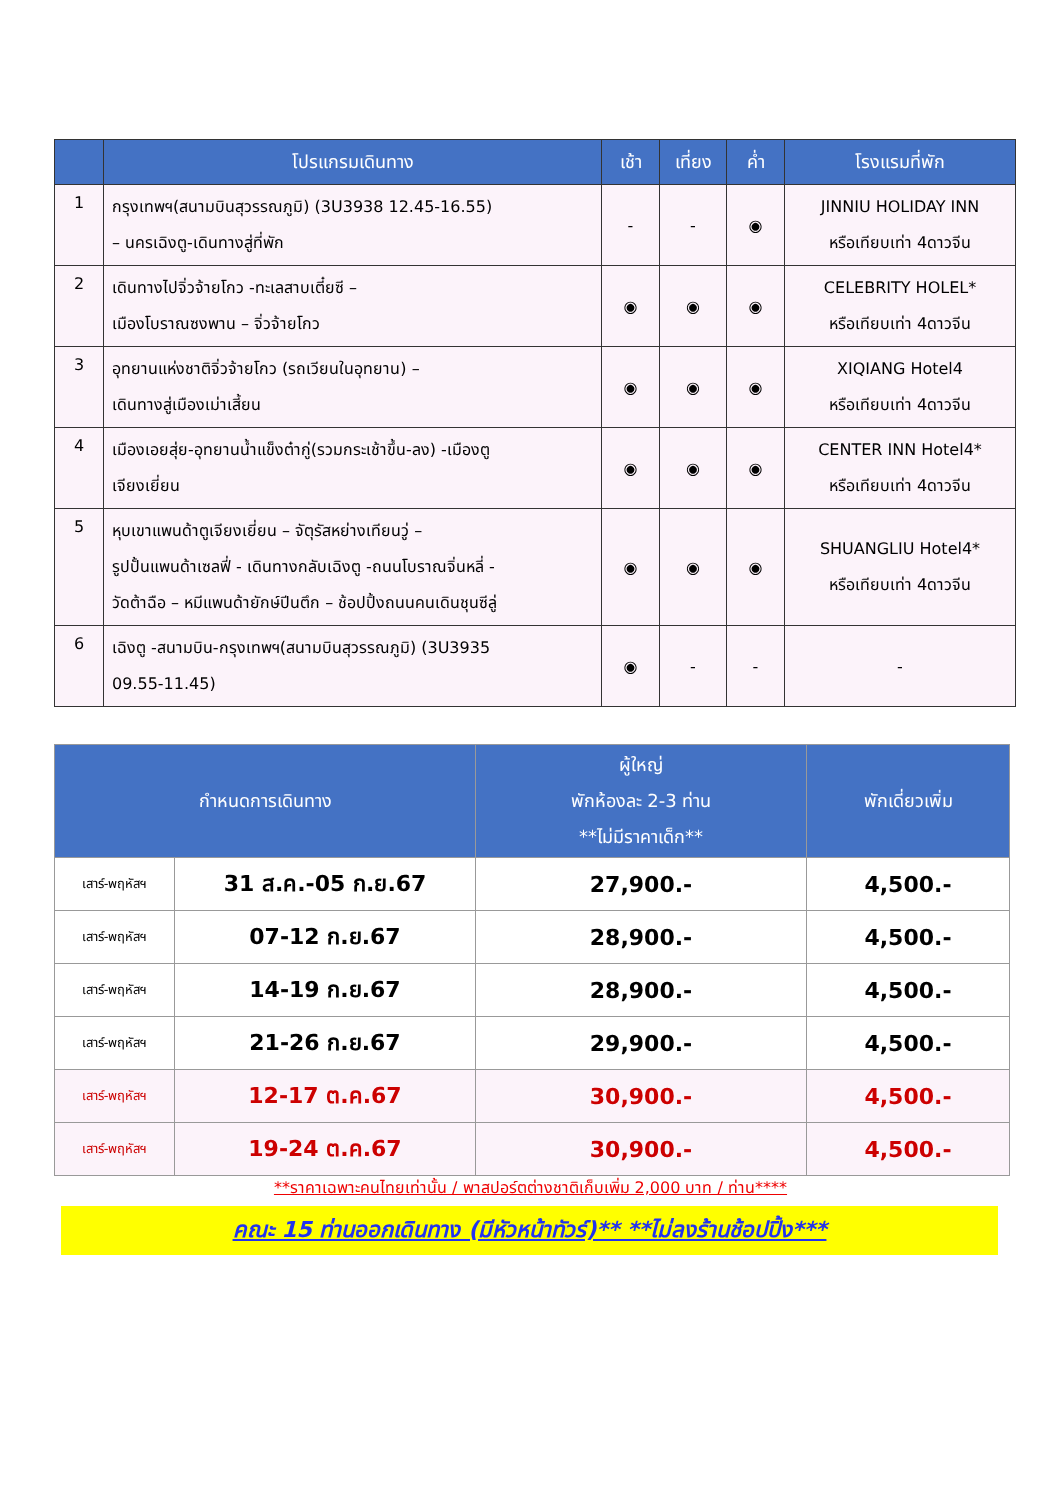| | โปรแกรมเดินทาง | เช้า | เที่ยง | ค่ำ | โรงแรมที่พัก |
| --- | --- | --- | --- | --- | --- |
| 1 | กรุงเทพฯ(สนามบินสุวรรณภูมิ) (3U3938 12.45-16.55) – นครเฉิงตู-เดินทางสู่ที่พัก | - | - | ◉ | JINNIU HOLIDAY INN หรือเทียบเท่า 4ดาวจีน |
| 2 | เดินทางไปจิ่วจ้ายโกว -ทะเลสาบเตี๋ยซี – เมืองโบราณซงพาน – จิ่วจ้ายโกว | ◉ | ◉ | ◉ | CELEBRITY HOLEL* หรือเทียบเท่า 4ดาวจีน |
| 3 | อุทยานแห่งชาติจิ่วจ้ายโกว (รถเวียนในอุทยาน) – เดินทางสู่เมืองเม่าเสี้ยน | ◉ | ◉ | ◉ | XIQIANG Hotel4 หรือเทียบเท่า 4ดาวจีน |
| 4 | เมืองเอยสุ่ย-อุทยานน้ำแข็งต๋ากู่(รวมกระเช้าขึ้น-ลง) -เมืองตู เจียงเยี่ยน | ◉ | ◉ | ◉ | CENTER INN Hotel4* หรือเทียบเท่า 4ดาวจีน |
| 5 | หุบเขาแพนด้าตูเจียงเยี่ยน – จัตุรัสหย่างเทียนวู่ – รูปปั้นแพนด้าเซลฟี่ - เดินทางกลับเฉิงตู -ถนนโบราณจิ่นหลี่ - วัดต้าฉือ – หมีแพนด้ายักษ์ปีนตึก – ช้อปปิ้งถนนคนเดินชุนซีลู่ | ◉ | ◉ | ◉ | SHUANGLIU Hotel4* หรือเทียบเท่า 4ดาวจีน |
| 6 | เฉิงตู -สนามบิน-กรุงเทพฯ(สนามบินสุวรรณภูมิ) (3U3935 09.55-11.45) | ◉ | - | - | - |
| กำหนดการเดินทาง | | ผู้ใหญ่ พักห้องละ 2-3 ท่าน **ไม่มีราคาเด็ก** | พักเดี่ยวเพิ่ม |
| --- | --- | --- | --- |
| เสาร์-พฤหัสฯ | 31 ส.ค.-05 ก.ย.67 | 27,900.- | 4,500.- |
| เสาร์-พฤหัสฯ | 07-12 ก.ย.67 | 28,900.- | 4,500.- |
| เสาร์-พฤหัสฯ | 14-19 ก.ย.67 | 28,900.- | 4,500.- |
| เสาร์-พฤหัสฯ | 21-26 ก.ย.67 | 29,900.- | 4,500.- |
| เสาร์-พฤหัสฯ | 12-17 ต.ค.67 | 30,900.- | 4,500.- |
| เสาร์-พฤหัสฯ | 19-24 ต.ค.67 | 30,900.- | 4,500.- |
**ราคาเฉพาะคนไทยเท่านั้น / พาสปอร์ตต่างชาติเก็บเพิ่ม 2,000 บาท / ท่าน****
คณะ 15 ท่านออกเดินทาง (มีหัวหน้าทัวร์)** **ไม่ลงร้านช้อปปิ้ง***